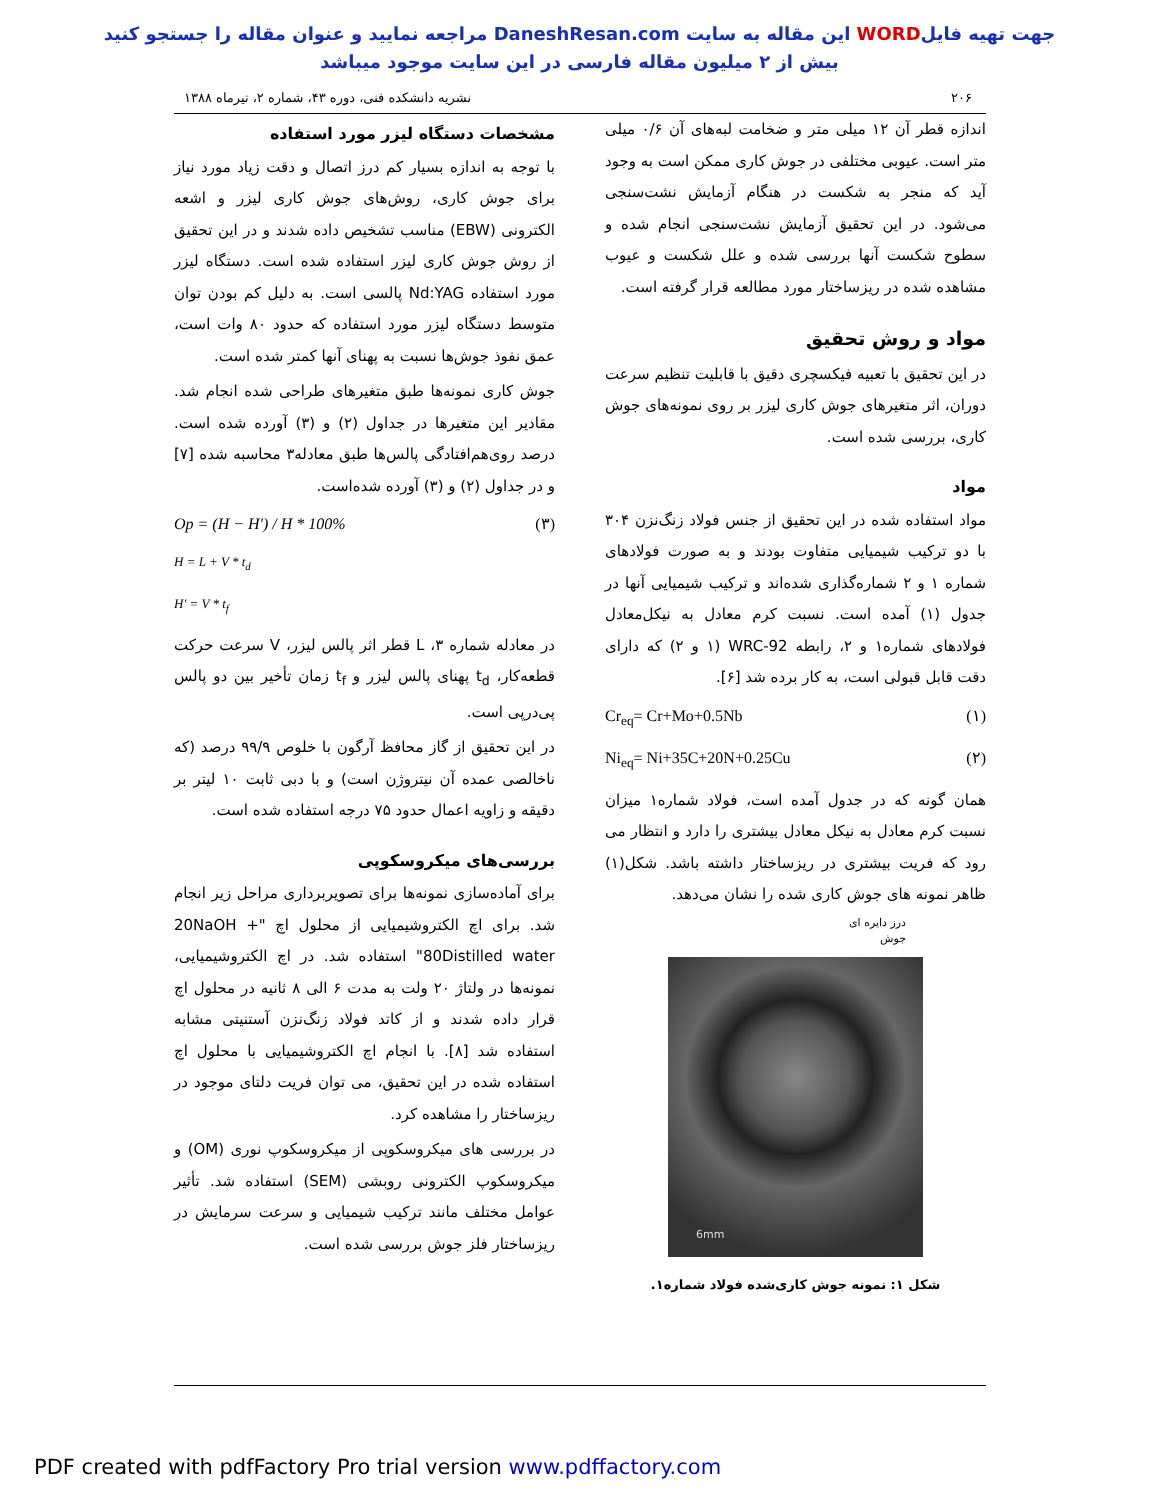جهت تهیه فایلWORD این مقاله به سایت DaneshResan.com مراجعه نمایید و عنوان مقاله را جستجو کنید
بیش از ۲ میلیون مقاله فارسی در این سایت موجود میباشد
۲۰۶ نشریه دانشکده فنی، دوره ۴۳، شماره ۲، تیرماه ۱۳۸۸
اندازه قطر آن ۱۲ میلی متر و ضخامت لبه‌های آن ۰/۶ میلی متر است. عیوبی مختلفی در جوش کاری ممکن است به وجود آید که منجر به شکست در هنگام آزمایش نشت‌سنجی می‌شود. در این تحقیق آزمایش نشت‌سنجی انجام شده و سطوح شکست آنها بررسی شده و علل شکست و عیوب مشاهده شده در ریزساختار مورد مطالعه قرار گرفته است.
مواد و روش تحقیق
در این تحقیق با تعبیه فیکسچری دقیق با قابلیت تنظیم سرعت دوران، اثر متغیرهای جوش کاری لیزر بر روی نمونه‌های جوش کاری، بررسی شده است.
مواد
مواد استفاده شده در این تحقیق از جنس فولاد زنگ‌نزن ۳۰۴ با دو ترکیب شیمیایی متفاوت بودند و به صورت فولادهای شماره ۱ و ۲ شماره‌گذاری شده‌اند و ترکیب شیمیایی آنها در جدول (۱) آمده است. نسبت کرم معادل به نیکل‌معادل فولادهای شماره۱ و ۲، رابطه WRC-92 (۱ و ۲) که دارای دقت قابل قبولی است، به کار برده شد [۶].
Cr<sub>eq</sub>= Cr+Mo+0.5Nb (۱)
Ni<sub>eq</sub>= Ni+35C+20N+0.25Cu (۲)
همان گونه که در جدول آمده است، فولاد شماره۱ میزان نسبت کرم معادل به نیکل معادل بیشتری را دارد و انتظار می رود که فریت بیشتری در ریزساختار داشته باشد. شکل(۱) ظاهر نمونه های جوش کاری شده را نشان می‌دهد.
درز دایره ای
جوش
6mm
شکل ۱: نمونه جوش کاری‌شده فولاد شماره۱.
مشخصات دستگاه لیزر مورد استفاده
با توجه به اندازه بسیار کم درز اتصال و دقت زیاد مورد نیاز برای جوش کاری، روش‌های جوش کاری لیزر و اشعه الکترونی (EBW) مناسب تشخیص داده شدند و در این تحقیق از روش جوش کاری لیزر استفاده شده است. دستگاه لیزر مورد استفاده Nd:YAG پالسی است. به دلیل کم بودن توان متوسط دستگاه لیزر مورد استفاده که حدود ۸۰ وات است، عمق نفوذ جوش‌ها نسبت به پهنای آنها کمتر شده است.
جوش کاری نمونه‌ها طبق متغیرهای طراحی شده انجام شد. مقادیر این متغیرها در جداول (۲) و (۳) آورده شده است. درصد روی‌هم‌افتادگی پالس‌ها طبق معادله۳ محاسبه شده [۷] و در جداول (۲) و (۳) آورده شده‌است.
Op = (H − H') / H * 100% (۳)
H = L + V * t<sub>d</sub>
H' = V * t<sub>f</sub>
در معادله شماره ۳، L قطر اثر پالس لیزر، V سرعت حرکت قطعه‌کار، t<sub>d</sub> پهنای پالس لیزر و t<sub>f</sub> زمان تأخیر بین دو پالس پی‌درپی است.
در این تحقیق از گاز محافظ آرگون با خلوص ۹۹/۹ درصد (که ناخالصی عمده آن نیتروژن است) و با دبی ثابت ۱۰ لیتر بر دقیقه و زاویه اعمال حدود ۷۵ درجه استفاده شده است.
بررسی‌های میکروسکوپی
برای آماده‌سازی نمونه‌ها برای تصویربرداری مراحل زیر انجام شد. برای اچ الکتروشیمیایی از محلول اچ "20NaOH + 80Distilled water" استفاده شد. در اچ الکتروشیمیایی، نمونه‌ها در ولتاژ ۲۰ ولت به مدت ۶ الی ۸ ثانیه در محلول اچ قرار داده شدند و از کاتد فولاد زنگ‌نزن آستنیتی مشابه استفاده شد [۸]. با انجام اچ الکتروشیمیایی با محلول اچ استفاده شده در این تحقیق، می توان فریت دلتای موجود در ریزساختار را مشاهده کرد.
در بررسی های میکروسکوپی از میکروسکوپ نوری (OM) و میکروسکوپ الکترونی روبشی (SEM) استفاده شد. تأثیر عوامل مختلف مانند ترکیب شیمیایی و سرعت سرمایش در ریزساختار فلز جوش بررسی شده است.
PDF created with pdfFactory Pro trial version www.pdffactory.com